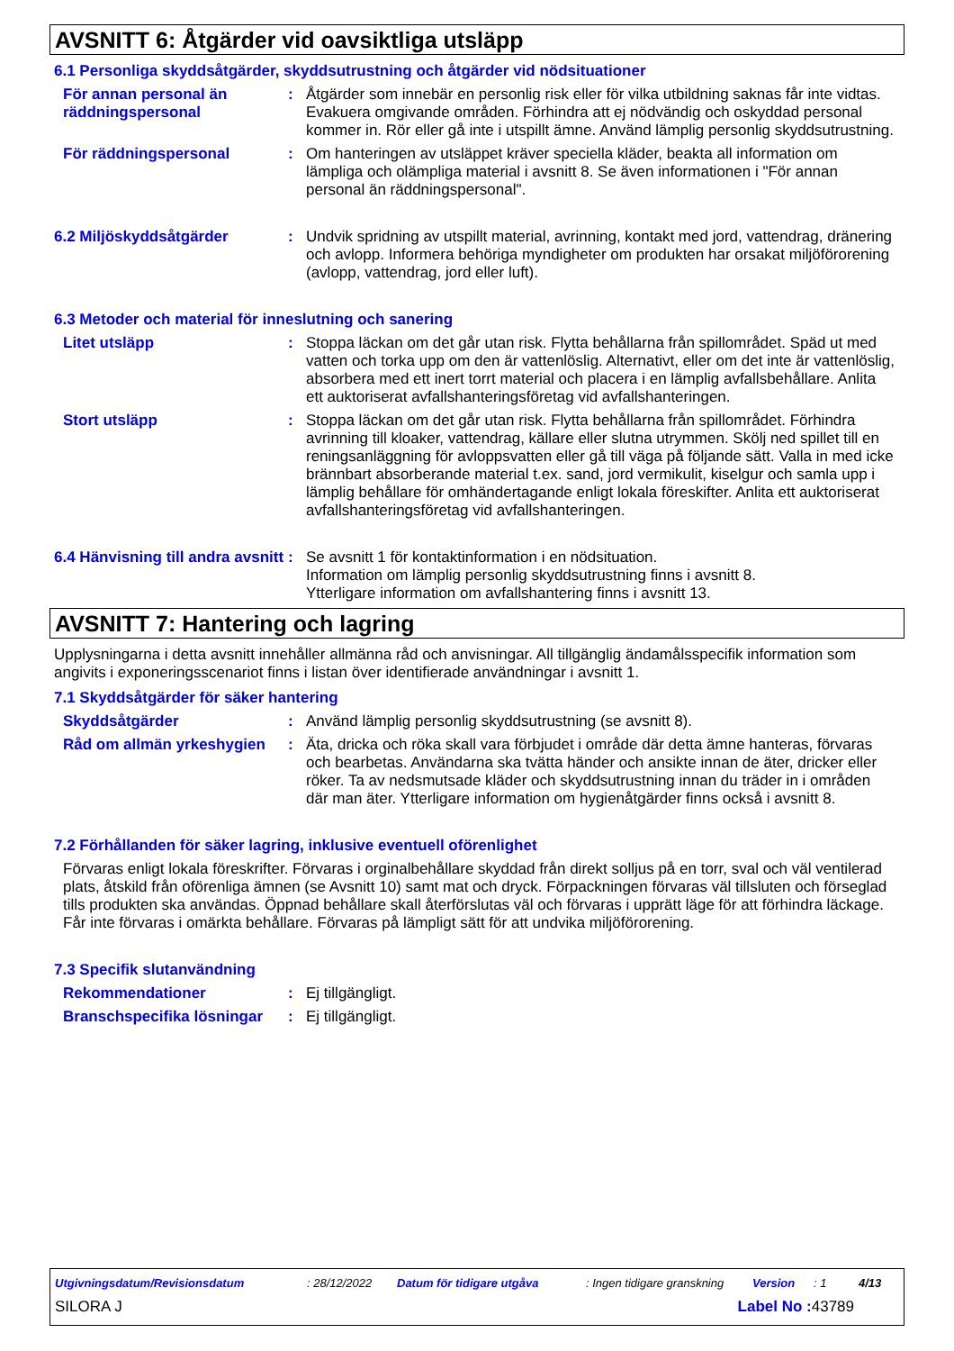AVSNITT 6: Åtgärder vid oavsiktliga utsläpp
6.1 Personliga skyddsåtgärder, skyddsutrustning och åtgärder vid nödsituationer
För annan personal än räddningspersonal
: Åtgärder som innebär en personlig risk eller för vilka utbildning saknas får inte vidtas. Evakuera omgivande områden. Förhindra att ej nödvändig och oskyddad personal kommer in. Rör eller gå inte i utspillt ämne. Använd lämplig personlig skyddsutrustning.
För räddningspersonal : Om hanteringen av utsläppet kräver speciella kläder, beakta all information om lämpliga och olämpliga material i avsnitt 8. Se även informationen i "För annan personal än räddningspersonal".
6.2 Miljöskyddsåtgärder : Undvik spridning av utspillt material, avrinning, kontakt med jord, vattendrag, dränering och avlopp. Informera behöriga myndigheter om produkten har orsakat miljöförorening (avlopp, vattendrag, jord eller luft).
6.3 Metoder och material för inneslutning och sanering
Litet utsläpp : Stoppa läckan om det går utan risk. Flytta behållarna från spillområdet. Späd ut med vatten och torka upp om den är vattenlöslig. Alternativt, eller om det inte är vattenlöslig, absorbera med ett inert torrt material och placera i en lämplig avfallsbehållare. Anlita ett auktoriserat avfallshanteringsföretag vid avfallshanteringen.
Stort utsläpp : Stoppa läckan om det går utan risk. Flytta behållarna från spillområdet. Förhindra avrinning till kloaker, vattendrag, källare eller slutna utrymmen. Skölj ned spillet till en reningsanläggning för avloppsvatten eller gå till väga på följande sätt. Valla in med icke brännbart absorberande material t.ex. sand, jord vermikulit, kiselgur och samla upp i lämplig behållare för omhändertagande enligt lokala föreskifter. Anlita ett auktoriserat avfallshanteringsföretag vid avfallshanteringen.
6.4 Hänvisning till andra avsnitt
: Se avsnitt 1 för kontaktinformation i en nödsituation.
Information om lämplig personlig skyddsutrustning finns i avsnitt 8.
Ytterligare information om avfallshantering finns i avsnitt 13.
AVSNITT 7: Hantering och lagring
Upplysningarna i detta avsnitt innehåller allmänna råd och anvisningar. All tillgänglig ändamålsspecifik information som angivits i exponeringsscenariot finns i listan över identifierade användningar i avsnitt 1.
7.1 Skyddsåtgärder för säker hantering
Skyddsåtgärder : Använd lämplig personlig skyddsutrustning (se avsnitt 8).
Råd om allmän yrkeshygien
: Äta, dricka och röka skall vara förbjudet i område där detta ämne hanteras, förvaras och bearbetas. Användarna ska tvätta händer och ansikte innan de äter, dricker eller röker. Ta av nedsmutsade kläder och skyddsutrustning innan du träder in i områden där man äter. Ytterligare information om hygienåtgärder finns också i avsnitt 8.
7.2 Förhållanden för säker lagring, inklusive eventuell oförenlighet
Förvaras enligt lokala föreskrifter. Förvaras i orginalbehållare skyddad från direkt solljus på en torr, sval och väl ventilerad plats, åtskild från oförenliga ämnen (se Avsnitt 10) samt mat och dryck. Förpackningen förvaras väl tillsluten och förseglad tills produkten ska användas. Öppnad behållare skall återförslutas väl och förvaras i upprätt läge för att förhindra läckage. Får inte förvaras i omärkta behållare. Förvaras på lämpligt sätt för att undvika miljöförorening.
7.3 Specifik slutanvändning
Rekommendationer : Ej tillgängligt.
Branschspecifika lösningar
: Ej tillgängligt.
Utgivningsdatum/Revisionsdatum: 28/12/2022 Datum för tidigare utgåva: Ingen tidigare granskning Version: 1 4/13
SILORA J Label No : 43789